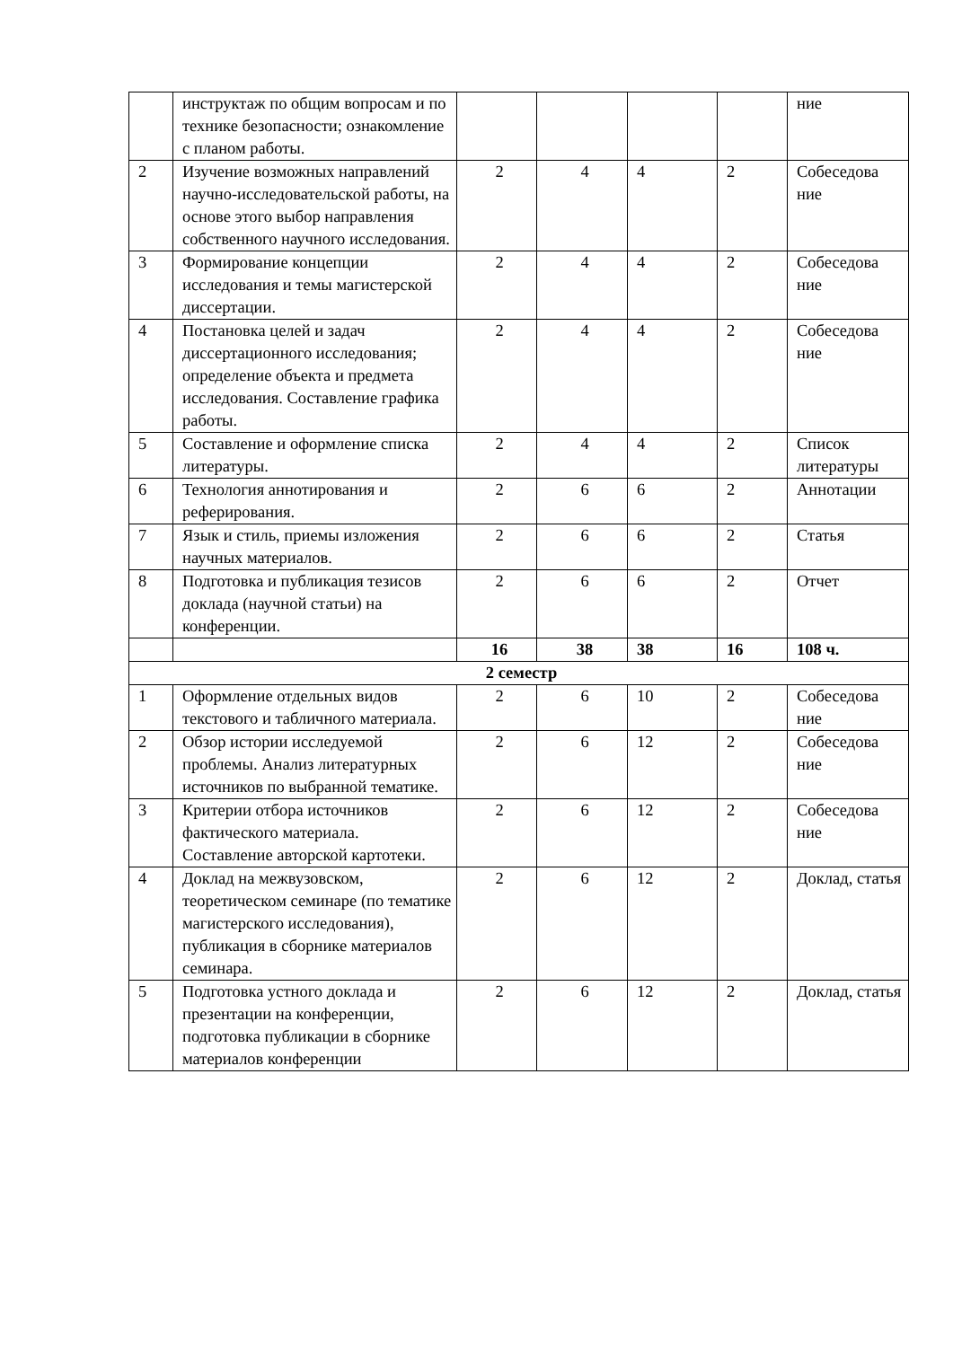| | инструктаж по общим вопросам и по технике безопасности; ознакомление с планом работы. | | | | | ние |
| 2 | Изучение возможных направлений научно-исследовательской работы, на основе этого выбор направления собственного научного исследования. | 2 | 4 | 4 | 2 | Собеседова ние |
| 3 | Формирование концепции исследования и темы магистерской диссертации. | 2 | 4 | 4 | 2 | Собеседова ние |
| 4 | Постановка целей и задач диссертационного исследования; определение объекта и предмета исследования. Составление графика работы. | 2 | 4 | 4 | 2 | Собеседова ние |
| 5 | Составление и оформление списка литературы. | 2 | 4 | 4 | 2 | Список литературы |
| 6 | Технология аннотирования и реферирования. | 2 | 6 | 6 | 2 | Аннотации |
| 7 | Язык и стиль, приемы изложения научных материалов. | 2 | 6 | 6 | 2 | Статья |
| 8 | Подготовка и публикация тезисов доклада (научной статьи) на конференции. | 2 | 6 | 6 | 2 | Отчет |
| | | 16 | 38 | 38 | 16 | 108 ч. |
| 2 семестр | | | | | | |
| 1 | Оформление отдельных видов текстового и табличного материала. | 2 | 6 | 10 | 2 | Собеседова ние |
| 2 | Обзор истории исследуемой проблемы. Анализ литературных источников по выбранной тематике. | 2 | 6 | 12 | 2 | Собеседова ние |
| 3 | Критерии отбора источников фактического материала. Составление авторской картотеки. | 2 | 6 | 12 | 2 | Собеседова ние |
| 4 | Доклад на межвузовском, теоретическом семинаре (по тематике магистерского исследования), публикация в сборнике материалов семинара. | 2 | 6 | 12 | 2 | Доклад, статья |
| 5 | Подготовка устного доклада и презентации на конференции, подготовка публикации в сборнике материалов конференции | 2 | 6 | 12 | 2 | Доклад, статья |